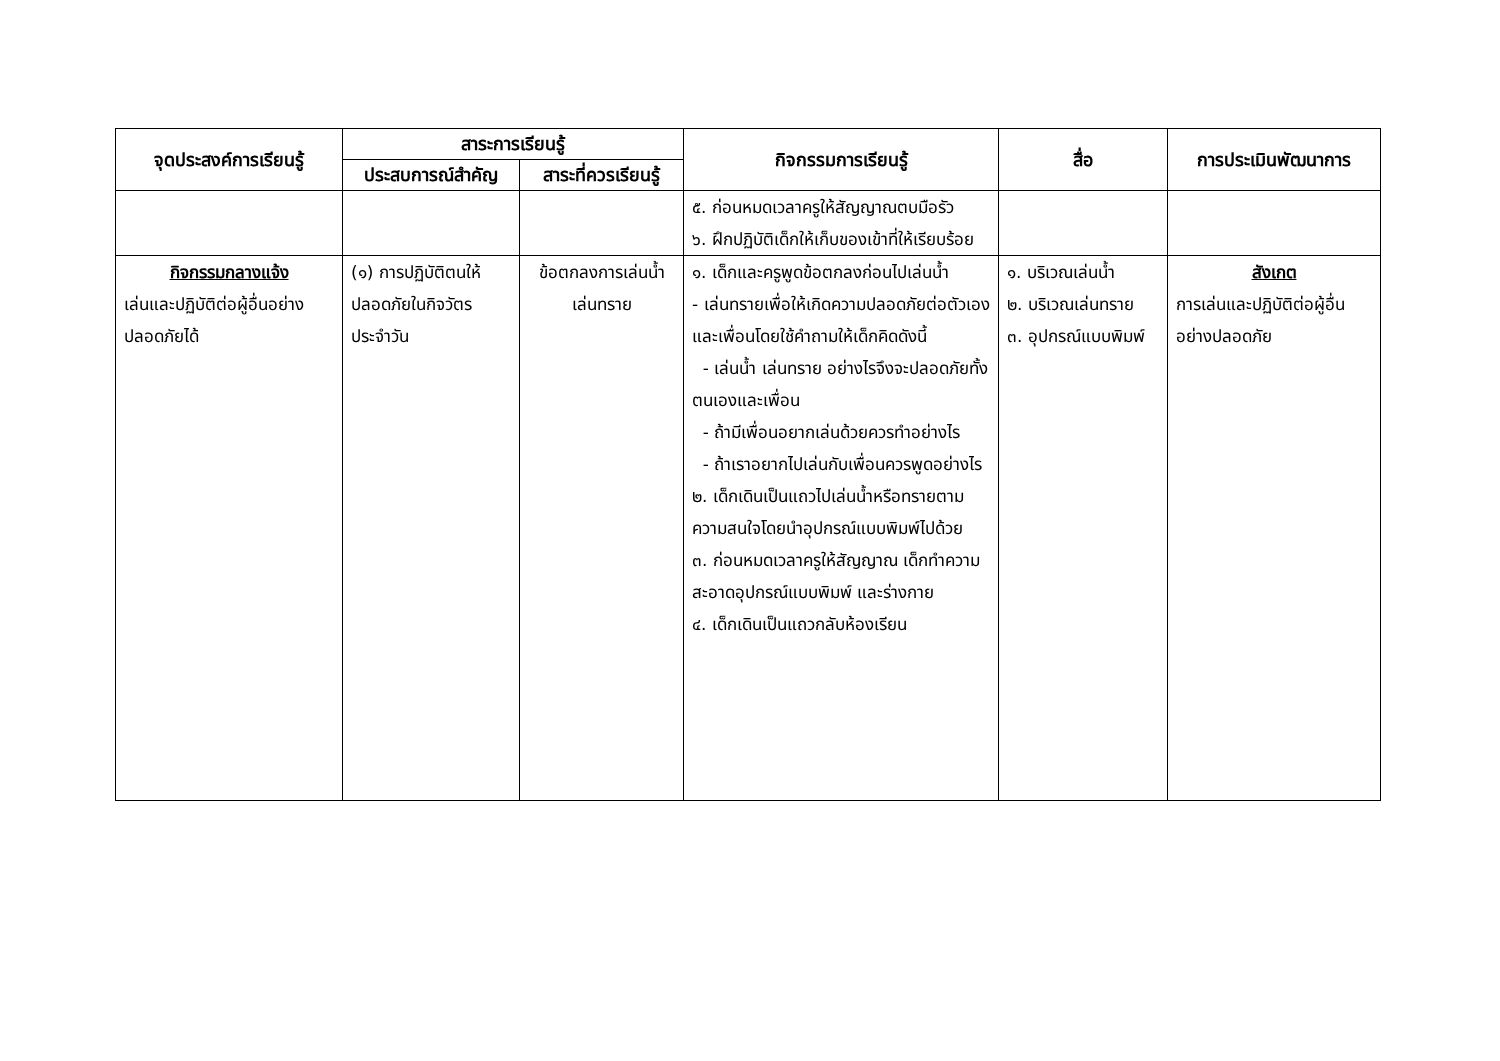| จุดประสงค์การเรียนรู้ | สาระการเรียนรู้ | | กิจกรรมการเรียนรู้ | สื่อ | การประเมินพัฒนาการ |
| --- | --- | --- | --- | --- | --- |
| | ประสบการณ์สำคัญ | สาระที่ควรเรียนรู้ | | | |
| | | | ๕. ก่อนหมดเวลาครูให้สัญญาณตบมือรัว ๖. ฝึกปฏิบัติเด็กให้เก็บของเข้าที่ให้เรียบร้อย | | |
| กิจกรรมกลางแจ้ง เล่นและปฏิบัติต่อผู้อื่นอย่างปลอดภัยได้ | (๑) การปฏิบัติตนให้ปลอดภัยในกิจวัตรประจำวัน | ข้อตกลงการเล่นน้ำ เล่นทราย | ๑. เด็กและครูพูดข้อตกลงก่อนไปเล่นน้ำ - เล่นทรายเพื่อให้เกิดความปลอดภัยต่อตัวเองและเพื่อนโดยใช้คำถามให้เด็กคิดดังนี้ - เล่นน้ำ เล่นทราย อย่างไรจึงจะปลอดภัยทั้งตนเองและเพื่อน - ถ้ามีเพื่อนอยากเล่นด้วยควรทำอย่างไร - ถ้าเราอยากไปเล่นกับเพื่อนควรพูดอย่างไร ๒. เด็กเดินเป็นแถวไปเล่นน้ำหรือทรายตามความสนใจโดยนำอุปกรณ์แบบพิมพ์ไปด้วย ๓. ก่อนหมดเวลาครูให้สัญญาณ เด็กทำความสะอาดอุปกรณ์แบบพิมพ์ และร่างกาย ๔. เด็กเดินเป็นแถวกลับห้องเรียน | ๑. บริเวณเล่นน้ำ ๒. บริเวณเล่นทราย ๓. อุปกรณ์แบบพิมพ์ | สังเกต การเล่นและปฏิบัติต่อผู้อื่นอย่างปลอดภัย |